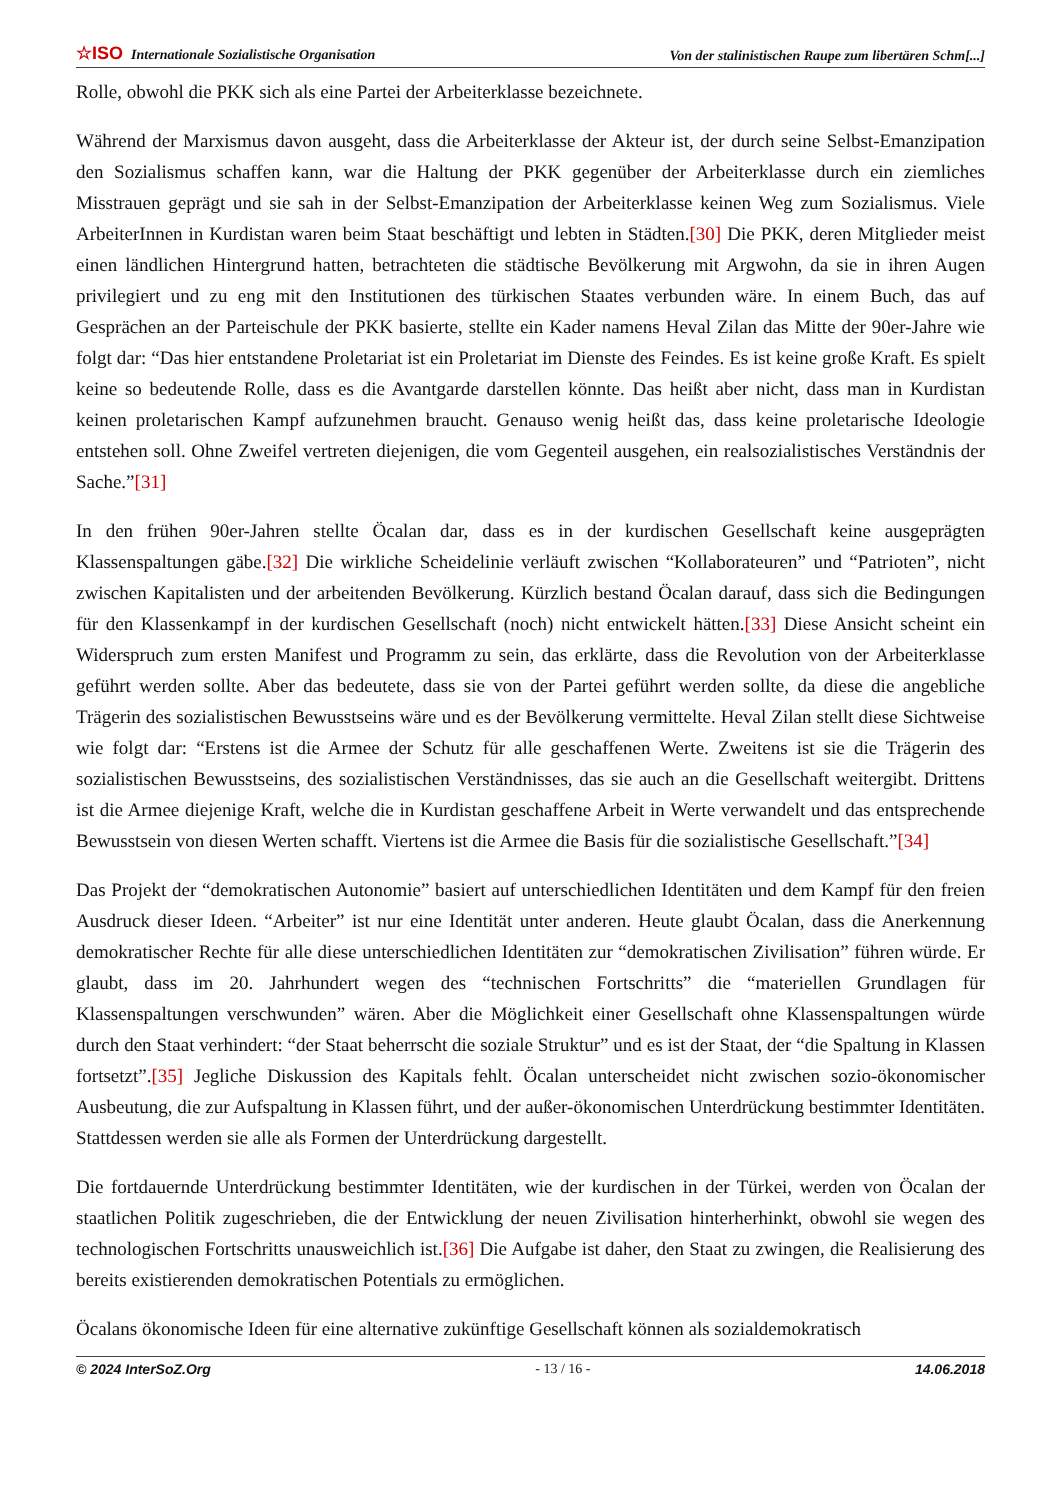☆ISO Internationale Sozialistische Organisation Von der stalinistischen Raupe zum libertären Schm[...]
Rolle, obwohl die PKK sich als eine Partei der Arbeiterklasse bezeichnete.
Während der Marxismus davon ausgeht, dass die Arbeiterklasse der Akteur ist, der durch seine Selbst-Emanzipation den Sozialismus schaffen kann, war die Haltung der PKK gegenüber der Arbeiterklasse durch ein ziemliches Misstrauen geprägt und sie sah in der Selbst-Emanzipation der Arbeiterklasse keinen Weg zum Sozialismus. Viele ArbeiterInnen in Kurdistan waren beim Staat beschäftigt und lebten in Städten.[30] Die PKK, deren Mitglieder meist einen ländlichen Hintergrund hatten, betrachteten die städtische Bevölkerung mit Argwohn, da sie in ihren Augen privilegiert und zu eng mit den Institutionen des türkischen Staates verbunden wäre. In einem Buch, das auf Gesprächen an der Parteischule der PKK basierte, stellte ein Kader namens Heval Zilan das Mitte der 90er-Jahre wie folgt dar: “Das hier entstandene Proletariat ist ein Proletariat im Dienste des Feindes. Es ist keine große Kraft. Es spielt keine so bedeutende Rolle, dass es die Avantgarde darstellen könnte. Das heißt aber nicht, dass man in Kurdistan keinen proletarischen Kampf aufzunehmen braucht. Genauso wenig heißt das, dass keine proletarische Ideologie entstehen soll. Ohne Zweifel vertreten diejenigen, die vom Gegenteil ausgehen, ein realsozialistisches Verständnis der Sache.”[31]
In den frühen 90er-Jahren stellte Öcalan dar, dass es in der kurdischen Gesellschaft keine ausgeprägten Klassenspaltungen gäbe.[32] Die wirkliche Scheidelinie verläuft zwischen “Kollaborateuren” und “Patrioten”, nicht zwischen Kapitalisten und der arbeitenden Bevölkerung. Kürzlich bestand Öcalan darauf, dass sich die Bedingungen für den Klassenkampf in der kurdischen Gesellschaft (noch) nicht entwickelt hätten.[33] Diese Ansicht scheint ein Widerspruch zum ersten Manifest und Programm zu sein, das erklärte, dass die Revolution von der Arbeiterklasse geführt werden sollte. Aber das bedeutete, dass sie von der Partei geführt werden sollte, da diese die angebliche Trägerin des sozialistischen Bewusstseins wäre und es der Bevölkerung vermittelte. Heval Zilan stellt diese Sichtweise wie folgt dar: “Erstens ist die Armee der Schutz für alle geschaffenen Werte. Zweitens ist sie die Trägerin des sozialistischen Bewusstseins, des sozialistischen Verständnisses, das sie auch an die Gesellschaft weitergibt. Drittens ist die Armee diejenige Kraft, welche die in Kurdistan geschaffene Arbeit in Werte verwandelt und das entsprechende Bewusstsein von diesen Werten schafft. Viertens ist die Armee die Basis für die sozialistische Gesellschaft.”[34]
Das Projekt der “demokratischen Autonomie” basiert auf unterschiedlichen Identitäten und dem Kampf für den freien Ausdruck dieser Ideen. “Arbeiter” ist nur eine Identität unter anderen. Heute glaubt Öcalan, dass die Anerkennung demokratischer Rechte für alle diese unterschiedlichen Identitäten zur “demokratischen Zivilisation” führen würde. Er glaubt, dass im 20. Jahrhundert wegen des “technischen Fortschritts” die “materiellen Grundlagen für Klassenspaltungen verschwunden” wären. Aber die Möglichkeit einer Gesellschaft ohne Klassenspaltungen würde durch den Staat verhindert: “der Staat beherrscht die soziale Struktur” und es ist der Staat, der “die Spaltung in Klassen fortsetzt”.[35] Jegliche Diskussion des Kapitals fehlt. Öcalan unterscheidet nicht zwischen sozio-ökonomischer Ausbeutung, die zur Aufspaltung in Klassen führt, und der außer-ökonomischen Unterdrückung bestimmter Identitäten. Stattdessen werden sie alle als Formen der Unterdrückung dargestellt.
Die fortdauernde Unterdrückung bestimmter Identitäten, wie der kurdischen in der Türkei, werden von Öcalan der staatlichen Politik zugeschrieben, die der Entwicklung der neuen Zivilisation hinterherhinkt, obwohl sie wegen des technologischen Fortschritts unausweichlich ist.[36] Die Aufgabe ist daher, den Staat zu zwingen, die Realisierung des bereits existierenden demokratischen Potentials zu ermöglichen.
Öcalans ökonomische Ideen für eine alternative zukünftige Gesellschaft können als sozialdemokratisch
© 2024 InterSoZ.Org - 13 / 16 - 14.06.2018